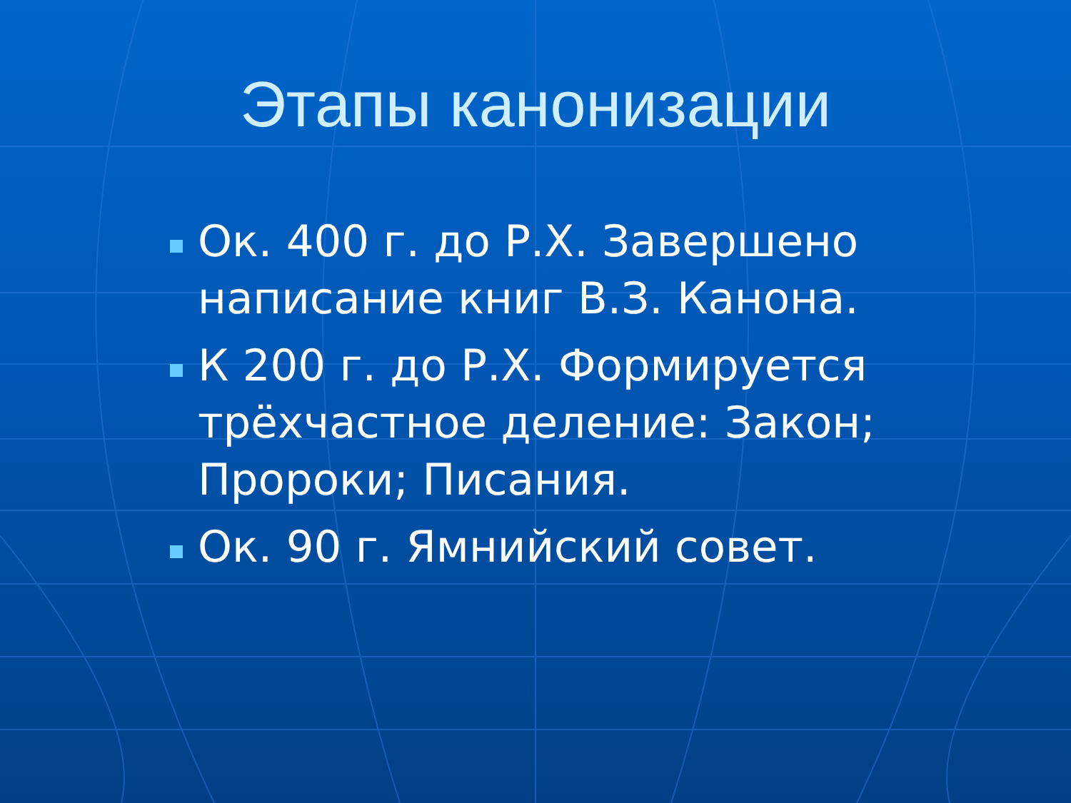Этапы канонизации
Ок. 400 г. до Р.Х. Завершено написание книг В.З. Канона.
К 200 г. до Р.Х. Формируется трёхчастное деление: Закон; Пророки; Писания.
Ок. 90 г. Ямнийский совет.